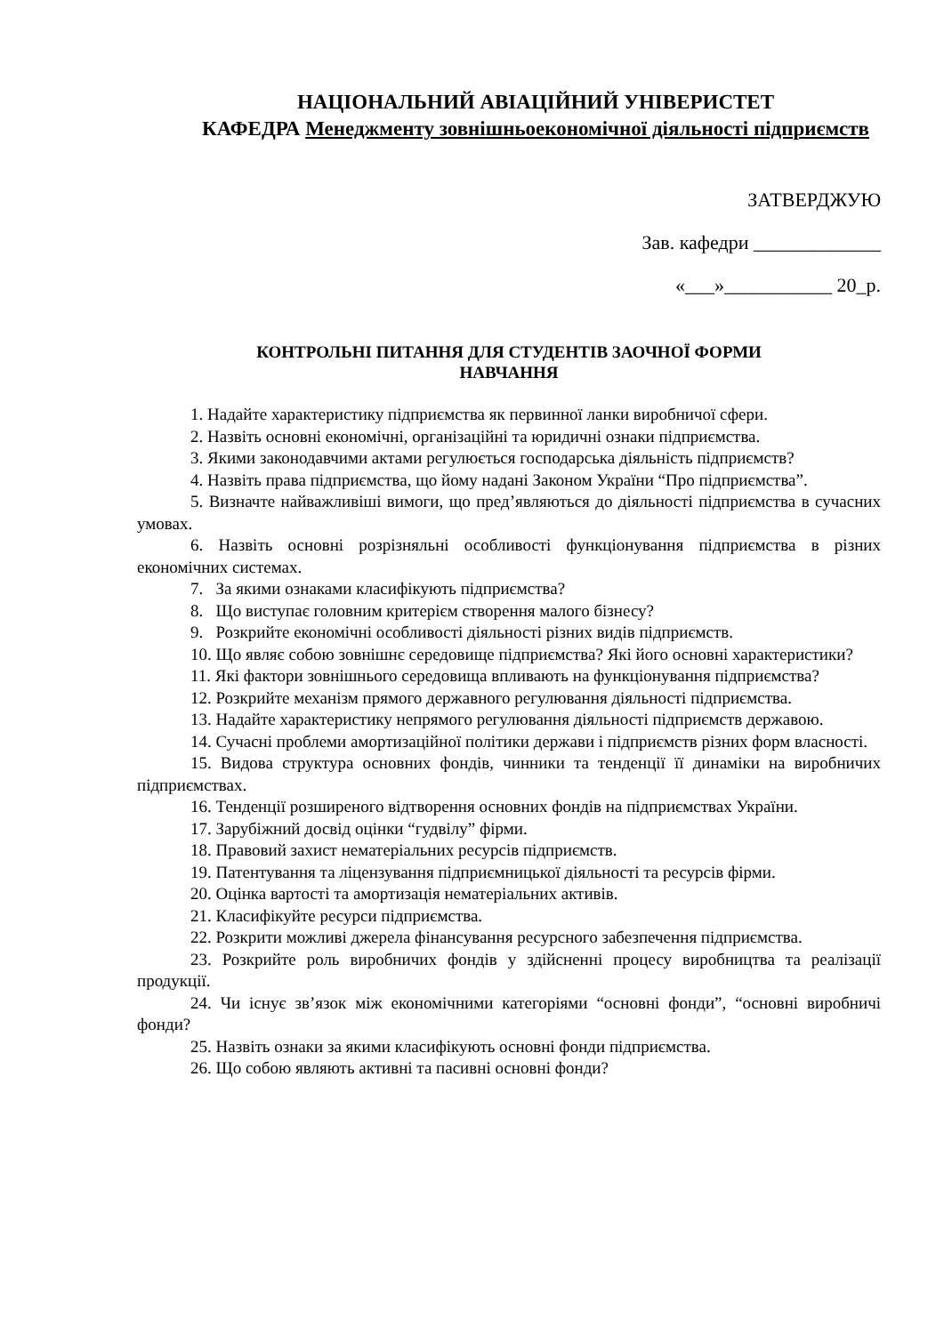НАЦІОНАЛЬНИЙ АВІАЦІЙНИЙ УНІВЕРИСТЕТ
КАФЕДРА Менеджменту зовнішньоекономічної діяльності підприємств
ЗАТВЕРДЖУЮ
Зав. кафедри _____________
«___»___________ 20_р.
КОНТРОЛЬНІ ПИТАННЯ ДЛЯ СТУДЕНТІВ ЗАОЧНОЇ ФОРМИ
НАВЧАННЯ
1. Надайте характеристику підприємства як первинної ланки виробничої сфери.
2. Назвіть основні економічні, організаційні та юридичні ознаки підприємства.
3. Якими законодавчими актами регулюється господарська діяльність підприємств?
4. Назвіть права підприємства, що йому надані Законом України “Про підприємства”.
5. Визначте найважливіші вимоги, що пред’являються до діяльності підприємства в сучасних умовах.
6. Назвіть основні розрізняльні особливості функціонування підприємства в різних економічних системах.
7. За якими ознаками класифікують підприємства?
8. Що виступає головним критерієм створення малого бізнесу?
9. Розкрийте економічні особливості діяльності різних видів підприємств.
10. Що являє собою зовнішнє середовище підприємства? Які його основні характеристики?
11. Які фактори зовнішнього середовища впливають на функціонування підприємства?
12. Розкрийте механізм прямого державного регулювання діяльності підприємства.
13. Надайте характеристику непрямого регулювання діяльності підприємств державою.
14. Сучасні проблеми амортизаційної політики держави і підприємств різних форм власності.
15. Видова структура основних фондів, чинники та тенденції її динаміки на виробничих підприємствах.
16. Тенденції розширеного відтворення основних фондів на підприємствах України.
17. Зарубіжний досвід оцінки “гудвілу” фірми.
18. Правовий захист нематеріальних ресурсів підприємств.
19. Патентування та ліцензування підприємницької діяльності та ресурсів фірми.
20. Оцінка вартості та амортизація нематеріальних активів.
21. Класифікуйте ресурси підприємства.
22. Розкрити можливі джерела фінансування ресурсного забезпечення підприємства.
23. Розкрийте роль виробничих фондів у здійсненні процесу виробництва та реалізації продукції.
24. Чи існує зв’язок між економічними категоріями “основні фонди”, “основні виробничі фонди?
25. Назвіть ознаки за якими класифікують основні фонди підприємства.
26. Що собою являють активні та пасивні основні фонди?